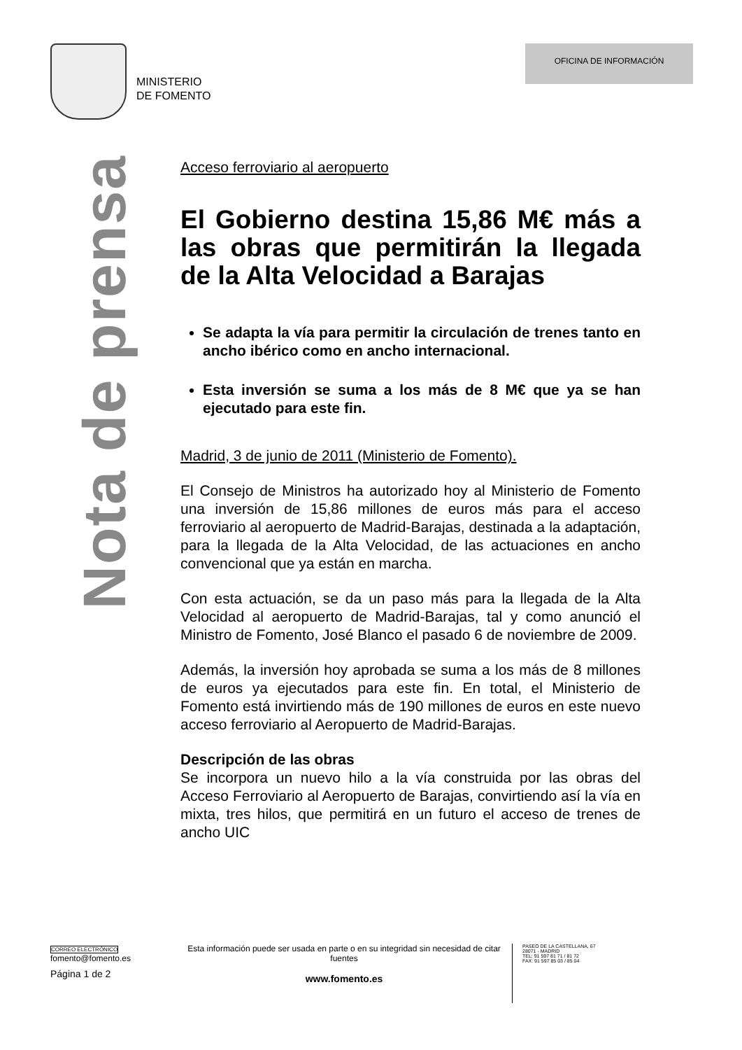MINISTERIO
DE FOMENTO
OFICINA DE INFORMACIÓN
Nota de prensa
Acceso ferroviario al aeropuerto
El Gobierno destina 15,86 M€ más a las obras que permitirán la llegada de la Alta Velocidad a Barajas
Se adapta la vía para permitir la circulación de trenes tanto en ancho ibérico como en ancho internacional.
Esta inversión se suma a los más de 8 M€ que ya se han ejecutado para este fin.
Madrid, 3 de junio de 2011 (Ministerio de Fomento).
El Consejo de Ministros ha autorizado hoy al Ministerio de Fomento una inversión de 15,86 millones de euros más para el acceso ferroviario al aeropuerto de Madrid-Barajas, destinada a la adaptación, para la llegada de la Alta Velocidad, de las actuaciones en ancho convencional que ya están en marcha.
Con esta actuación, se da un paso más para la llegada de la Alta Velocidad al aeropuerto de Madrid-Barajas, tal y como anunció el Ministro de Fomento, José Blanco el pasado 6 de noviembre de 2009.
Además, la inversión hoy aprobada se suma a los más de 8 millones de euros ya ejecutados para este fin. En total, el Ministerio de Fomento está invirtiendo más de 190 millones de euros en este nuevo acceso ferroviario al Aeropuerto de Madrid-Barajas.
Descripción de las obras
Se incorpora un nuevo hilo a la vía construida por las obras del Acceso Ferroviario al Aeropuerto de Barajas, convirtiendo así la vía en mixta, tres hilos, que permitirá en un futuro el acceso de trenes de ancho UIC
CORREO ELECTRÓNICO
fomento@fomento.es
Página 1 de 2
Esta información puede ser usada en parte o en su integridad sin necesidad de citar fuentes
www.fomento.es
PASEO DE LA CASTELLANA, 67
28071 - MADRID
TEL: 91 597 81 71 / 81 72
FAX: 91 597 85 03 / 85 04